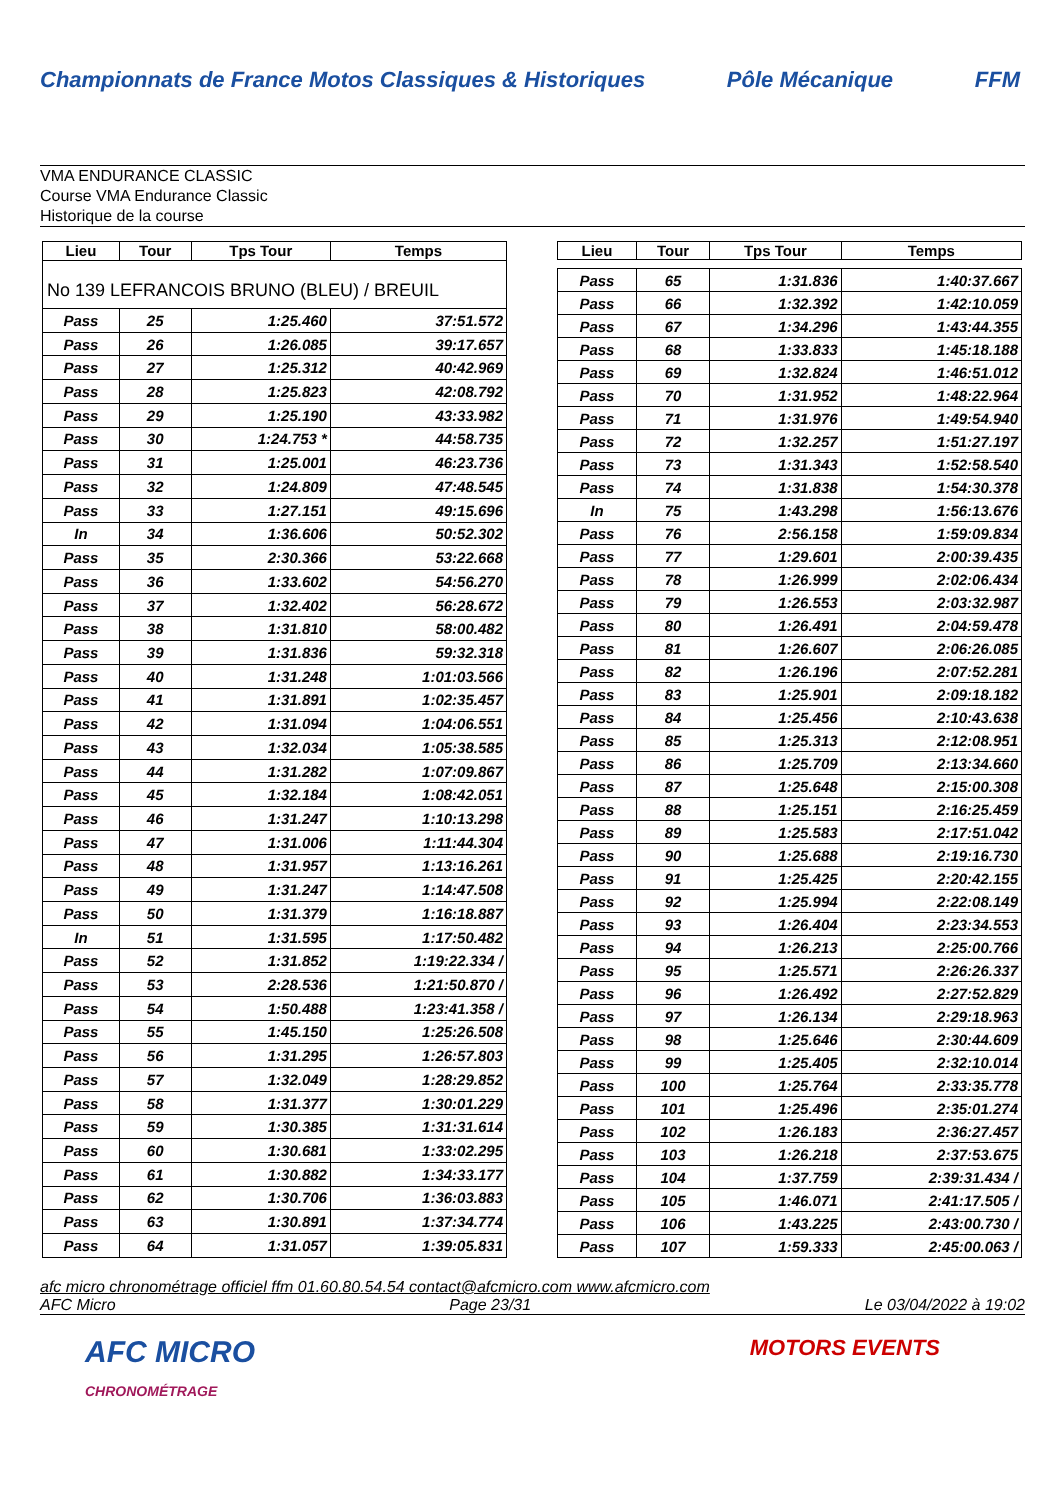Championnats de France Motos Classiques & Historiques
Pôle Mécanique FFM
VMA ENDURANCE CLASSIC
Course VMA Endurance Classic
Historique de la course
| Lieu | Tour | Tps Tour | Temps |
| --- | --- | --- | --- |
| No 139 LEFRANCOIS BRUNO (BLEU) / BREUIL | | | |
| Pass | 25 | 1:25.460 | 37:51.572 |
| Pass | 26 | 1:26.085 | 39:17.657 |
| Pass | 27 | 1:25.312 | 40:42.969 |
| Pass | 28 | 1:25.823 | 42:08.792 |
| Pass | 29 | 1:25.190 | 43:33.982 |
| Pass | 30 | 1:24.753 * | 44:58.735 |
| Pass | 31 | 1:25.001 | 46:23.736 |
| Pass | 32 | 1:24.809 | 47:48.545 |
| Pass | 33 | 1:27.151 | 49:15.696 |
| In | 34 | 1:36.606 | 50:52.302 |
| Pass | 35 | 2:30.366 | 53:22.668 |
| Pass | 36 | 1:33.602 | 54:56.270 |
| Pass | 37 | 1:32.402 | 56:28.672 |
| Pass | 38 | 1:31.810 | 58:00.482 |
| Pass | 39 | 1:31.836 | 59:32.318 |
| Pass | 40 | 1:31.248 | 1:01:03.566 |
| Pass | 41 | 1:31.891 | 1:02:35.457 |
| Pass | 42 | 1:31.094 | 1:04:06.551 |
| Pass | 43 | 1:32.034 | 1:05:38.585 |
| Pass | 44 | 1:31.282 | 1:07:09.867 |
| Pass | 45 | 1:32.184 | 1:08:42.051 |
| Pass | 46 | 1:31.247 | 1:10:13.298 |
| Pass | 47 | 1:31.006 | 1:11:44.304 |
| Pass | 48 | 1:31.957 | 1:13:16.261 |
| Pass | 49 | 1:31.247 | 1:14:47.508 |
| Pass | 50 | 1:31.379 | 1:16:18.887 |
| In | 51 | 1:31.595 | 1:17:50.482 |
| Pass | 52 | 1:31.852 | 1:19:22.334 / |
| Pass | 53 | 2:28.536 | 1:21:50.870 / |
| Pass | 54 | 1:50.488 | 1:23:41.358 / |
| Pass | 55 | 1:45.150 | 1:25:26.508 |
| Pass | 56 | 1:31.295 | 1:26:57.803 |
| Pass | 57 | 1:32.049 | 1:28:29.852 |
| Pass | 58 | 1:31.377 | 1:30:01.229 |
| Pass | 59 | 1:30.385 | 1:31:31.614 |
| Pass | 60 | 1:30.681 | 1:33:02.295 |
| Pass | 61 | 1:30.882 | 1:34:33.177 |
| Pass | 62 | 1:30.706 | 1:36:03.883 |
| Pass | 63 | 1:30.891 | 1:37:34.774 |
| Pass | 64 | 1:31.057 | 1:39:05.831 |
| Lieu | Tour | Tps Tour | Temps |
| --- | --- | --- | --- |
| Pass | 65 | 1:31.836 | 1:40:37.667 |
| Pass | 66 | 1:32.392 | 1:42:10.059 |
| Pass | 67 | 1:34.296 | 1:43:44.355 |
| Pass | 68 | 1:33.833 | 1:45:18.188 |
| Pass | 69 | 1:32.824 | 1:46:51.012 |
| Pass | 70 | 1:31.952 | 1:48:22.964 |
| Pass | 71 | 1:31.976 | 1:49:54.940 |
| Pass | 72 | 1:32.257 | 1:51:27.197 |
| Pass | 73 | 1:31.343 | 1:52:58.540 |
| Pass | 74 | 1:31.838 | 1:54:30.378 |
| In | 75 | 1:43.298 | 1:56:13.676 |
| Pass | 76 | 2:56.158 | 1:59:09.834 |
| Pass | 77 | 1:29.601 | 2:00:39.435 |
| Pass | 78 | 1:26.999 | 2:02:06.434 |
| Pass | 79 | 1:26.553 | 2:03:32.987 |
| Pass | 80 | 1:26.491 | 2:04:59.478 |
| Pass | 81 | 1:26.607 | 2:06:26.085 |
| Pass | 82 | 1:26.196 | 2:07:52.281 |
| Pass | 83 | 1:25.901 | 2:09:18.182 |
| Pass | 84 | 1:25.456 | 2:10:43.638 |
| Pass | 85 | 1:25.313 | 2:12:08.951 |
| Pass | 86 | 1:25.709 | 2:13:34.660 |
| Pass | 87 | 1:25.648 | 2:15:00.308 |
| Pass | 88 | 1:25.151 | 2:16:25.459 |
| Pass | 89 | 1:25.583 | 2:17:51.042 |
| Pass | 90 | 1:25.688 | 2:19:16.730 |
| Pass | 91 | 1:25.425 | 2:20:42.155 |
| Pass | 92 | 1:25.994 | 2:22:08.149 |
| Pass | 93 | 1:26.404 | 2:23:34.553 |
| Pass | 94 | 1:26.213 | 2:25:00.766 |
| Pass | 95 | 1:25.571 | 2:26:26.337 |
| Pass | 96 | 1:26.492 | 2:27:52.829 |
| Pass | 97 | 1:26.134 | 2:29:18.963 |
| Pass | 98 | 1:25.646 | 2:30:44.609 |
| Pass | 99 | 1:25.405 | 2:32:10.014 |
| Pass | 100 | 1:25.764 | 2:33:35.778 |
| Pass | 101 | 1:25.496 | 2:35:01.274 |
| Pass | 102 | 1:26.183 | 2:36:27.457 |
| Pass | 103 | 1:26.218 | 2:37:53.675 |
| Pass | 104 | 1:37.759 | 2:39:31.434 / |
| Pass | 105 | 1:46.071 | 2:41:17.505 / |
| Pass | 106 | 1:43.225 | 2:43:00.730 / |
| Pass | 107 | 1:59.333 | 2:45:00.063 / |
afc micro chronométrage officiel ffm 01.60.80.54.54 contact@afcmicro.com www.afcmicro.com
AFC Micro Page 23/31 Le 03/04/2022 à 19:02
AFC MICRO
CHRONOMÉTRAGE
MOTORS EVENTS